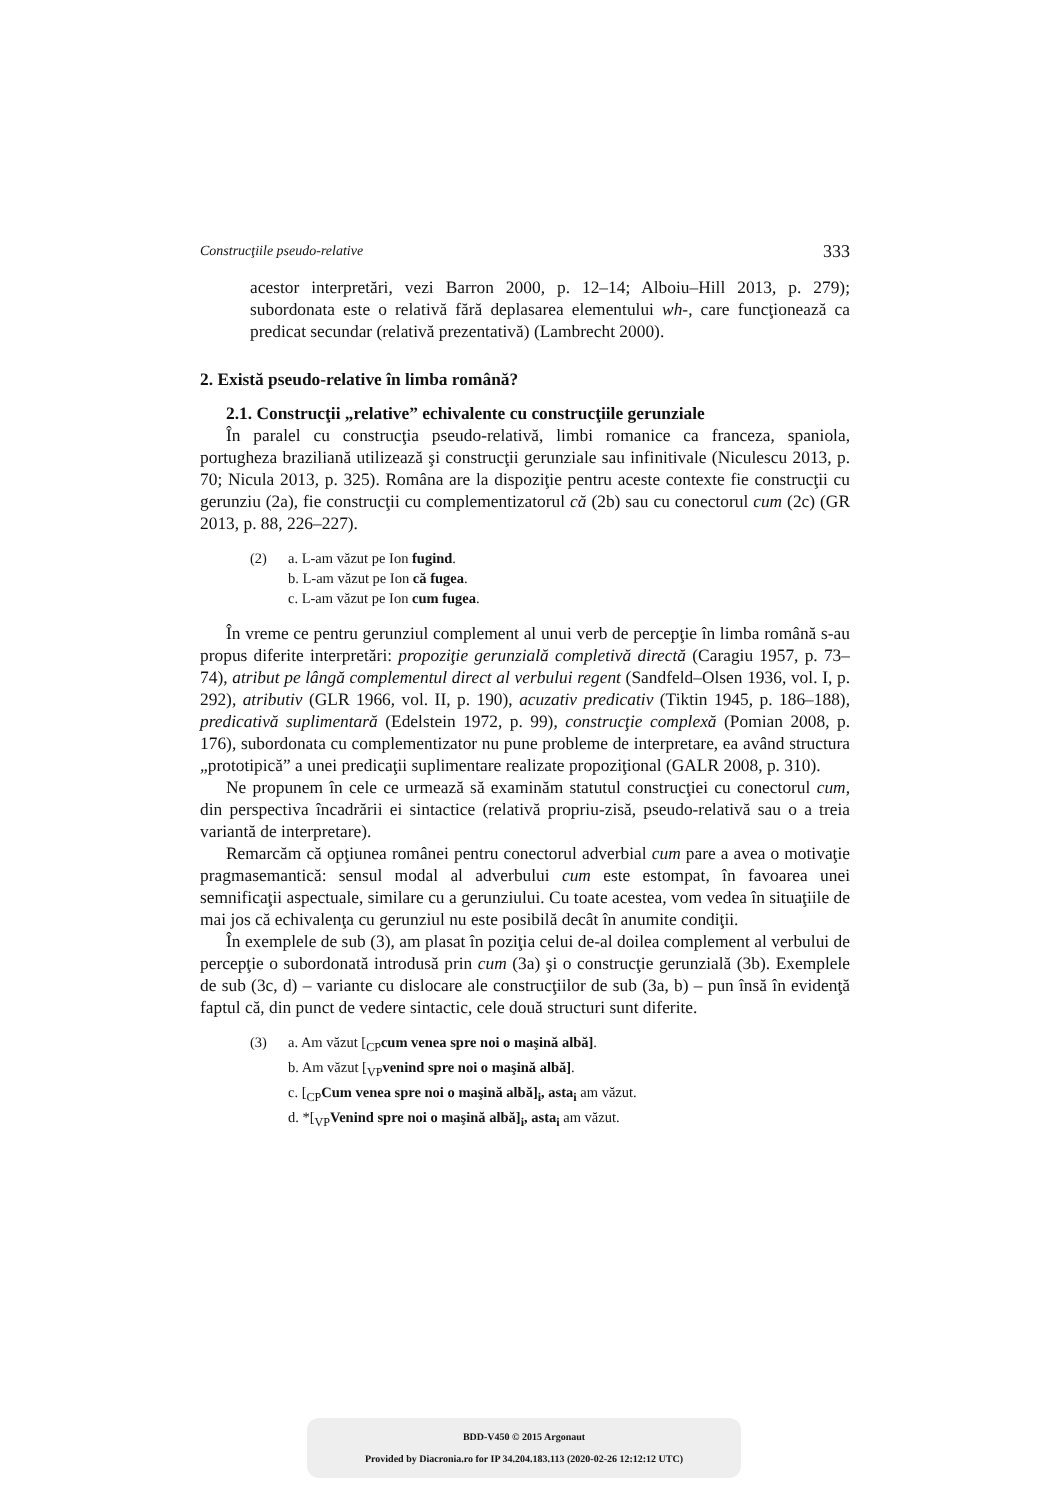Construcţiile pseudo-relative 333
acestor interpretări, vezi Barron 2000, p. 12–14; Alboiu–Hill 2013, p. 279); subordonata este o relativă fără deplasarea elementului wh-, care funcţionează ca predicat secundar (relativă prezentativă) (Lambrecht 2000).
2. Există pseudo-relative în limba română?
2.1. Construcţii „relative” echivalente cu construcţiile gerunziale
În paralel cu construcţia pseudo-relativă, limbi romanice ca franceza, spaniola, portugheza braziliană utilizează şi construcţii gerunziale sau infinitivale (Niculescu 2013, p. 70; Nicula 2013, p. 325). Româna are la dispoziţie pentru aceste contexte fie construcţii cu gerunziu (2a), fie construcţii cu complementizatorul că (2b) sau cu conectorul cum (2c) (GR 2013, p. 88, 226–227).
(2) a. L-am văzut pe Ion fugind.
b. L-am văzut pe Ion că fugea.
c. L-am văzut pe Ion cum fugea.
În vreme ce pentru gerunziul complement al unui verb de percepţie în limba română s-au propus diferite interpretări: propoziţie gerunzială completivă directă (Caragiu 1957, p. 73–74), atribut pe lângă complementul direct al verbului regent (Sandfeld–Olsen 1936, vol. I, p. 292), atributiv (GLR 1966, vol. II, p. 190), acuzativ predicativ (Tiktin 1945, p. 186–188), predicativă suplimentară (Edelstein 1972, p. 99), construcţie complexă (Pomian 2008, p. 176), subordonata cu complementizator nu pune probleme de interpretare, ea având structura „prototipică” a unei predicaţii suplimentare realizate propoziţional (GALR 2008, p. 310).
Ne propunem în cele ce urmează să examinăm statutul construcţiei cu conectorul cum, din perspectiva încadrării ei sintactice (relativă propriu-zisă, pseudo-relativă sau o a treia variantă de interpretare).
Remarcăm că opţiunea românei pentru conectorul adverbial cum pare a avea o motivaţie pragmasemantică: sensul modal al adverbului cum este estompat, în favoarea unei semnificaţii aspectuale, similare cu a gerunziului. Cu toate acestea, vom vedea în situaţiile de mai jos că echivalenţa cu gerunziul nu este posibilă decât în anumite condiţii.
În exemplele de sub (3), am plasat în poziţia celui de-al doilea complement al verbului de percepţie o subordonată introdusă prin cum (3a) şi o construcţie gerunzială (3b). Exemplele de sub (3c, d) – variante cu dislocare ale construcţiilor de sub (3a, b) – pun însă în evidenţă faptul că, din punct de vedere sintactic, cele două structuri sunt diferite.
(3) a. Am văzut [<sub>CP</sub>cum venea spre noi o maşină albă].
b. Am văzut [<sub>VP</sub>venind spre noi o maşină albă].
c. [<sub>CP</sub>Cum venea spre noi o maşină albă]<sub>i</sub>, asta<sub>i</sub> am văzut.
d. *[<sub>VP</sub>Venind spre noi o maşină albă]<sub>i</sub>, asta<sub>i</sub> am văzut.
BDD-V450 © 2015 Argonaut
Provided by Diacronia.ro for IP 34.204.183.113 (2020-02-26 12:12:12 UTC)